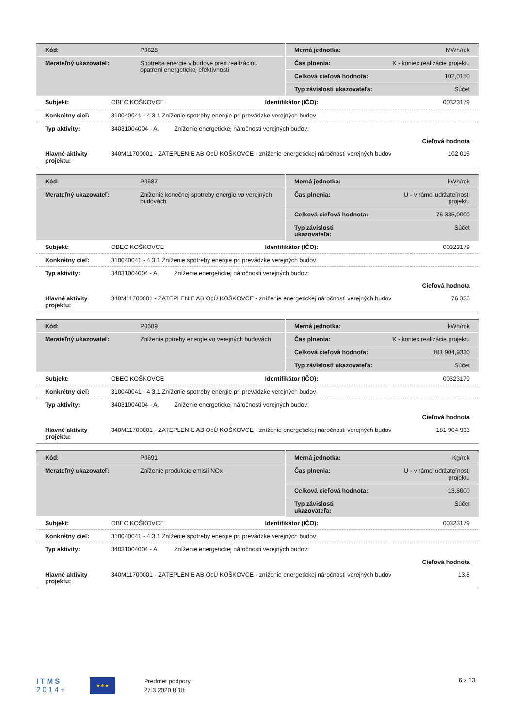| Kód: | P0628 | Merná jednotka: | MWh/rok |
| Merateľný ukazovateľ: | Spotreba energie v budove pred realizáciou opatrení energetickej efektívnosti | Čas plnenia: | K - koniec realizácie projektu |
| | | Celková cieľová hodnota: | 102,0150 |
| | | Typ závislosti ukazovateľa: | Súčet |
| Subjekt: | OBEC KOŠKOVCE | Identifikátor (IČO): | 00323179 |
| Konkrétny cieľ: | 310040041 - 4.3.1 Zníženie spotreby energie pri prevádzke verejných budov | | |
| Typ aktivity: | 34031004004 - A. Zníženie energetickej náročnosti verejných budov: | | |
| | | | Cieľová hodnota |
| Hlavné aktivity projektu: | 340M11700001 - ZATEPLENIE AB OcÚ KOŠKOVCE - zníženie energetickej náročnosti verejných budov | | 102,015 |
| Kód: | P0687 | Merná jednotka: | kWh/rok |
| Merateľný ukazovateľ: | Zníženie konečnej spotreby energie vo verejných budovách | Čas plnenia: | U - v rámci udržateľnosti projektu |
| | | Celková cieľová hodnota: | 76 335,0000 |
| | | Typ závislosti ukazovateľa: | Súčet |
| Subjekt: | OBEC KOŠKOVCE | Identifikátor (IČO): | 00323179 |
| Konkrétny cieľ: | 310040041 - 4.3.1 Zníženie spotreby energie pri prevádzke verejných budov | | |
| Typ aktivity: | 34031004004 - A. Zníženie energetickej náročnosti verejných budov: | | |
| | | | Cieľová hodnota |
| Hlavné aktivity projektu: | 340M11700001 - ZATEPLENIE AB OcÚ KOŠKOVCE - zníženie energetickej náročnosti verejných budov | | 76 335 |
| Kód: | P0689 | Merná jednotka: | kWh/rok |
| Merateľný ukazovateľ: | Zníženie potreby energie vo verejných budovách | Čas plnenia: | K - koniec realizácie projektu |
| | | Celková cieľová hodnota: | 181 904,9330 |
| | | Typ závislosti ukazovateľa: | Súčet |
| Subjekt: | OBEC KOŠKOVCE | Identifikátor (IČO): | 00323179 |
| Konkrétny cieľ: | 310040041 - 4.3.1 Zníženie spotreby energie pri prevádzke verejných budov | | |
| Typ aktivity: | 34031004004 - A. Zníženie energetickej náročnosti verejných budov: | | |
| | | | Cieľová hodnota |
| Hlavné aktivity projektu: | 340M11700001 - ZATEPLENIE AB OcÚ KOŠKOVCE - zníženie energetickej náročnosti verejných budov | | 181 904,933 |
| Kód: | P0691 | Merná jednotka: | Kg/rok |
| Merateľný ukazovateľ: | Zníženie produkcie emisií NOx | Čas plnenia: | U - v rámci udržateľnosti projektu |
| | | Celková cieľová hodnota: | 13,8000 |
| | | Typ závislosti ukazovateľa: | Súčet |
| Subjekt: | OBEC KOŠKOVCE | Identifikátor (IČO): | 00323179 |
| Konkrétny cieľ: | 310040041 - 4.3.1 Zníženie spotreby energie pri prevádzke verejných budov | | |
| Typ aktivity: | 34031004004 - A. Zníženie energetickej náročnosti verejných budov: | | |
| | | | Cieľová hodnota |
| Hlavné aktivity projektu: | 340M11700001 - ZATEPLENIE AB OcÚ KOŠKOVCE - zníženie energetickej náročnosti verejných budov | | 13,8 |
I T M S
2 0 1 4 +
★★★
Predmet podpory
27.3.2020 8:18
6 z 13